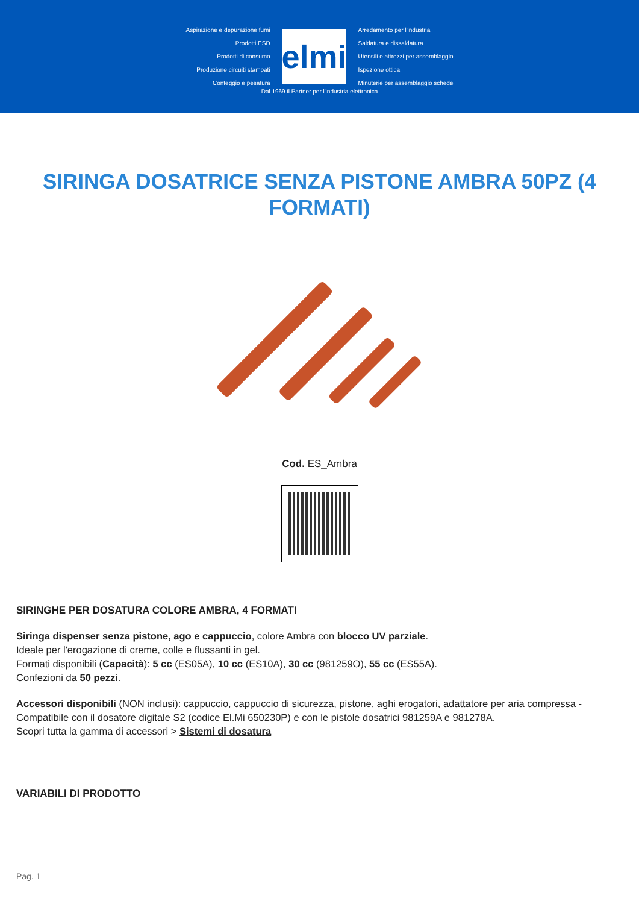Aspirazione e depurazione fumi
Prodotti ESD
Prodotti di consumo
Produzione circuiti stampati
Conteggio e pesatura
elmi
Arredamento per l'industria
Saldatura e dissaldatura
Utensili e attrezzi per assemblaggio
Ispezione ottica
Minuterie per assemblaggio schede
Dal 1969 il Partner per l'industria elettronica
SIRINGA DOSATRICE SENZA PISTONE AMBRA 50PZ (4 FORMATI)
Cod. ES_Ambra
SIRINGHE PER DOSATURA COLORE AMBRA, 4 FORMATI
Siringa dispenser senza pistone, ago e cappuccio, colore Ambra con blocco UV parziale.
Ideale per l'erogazione di creme, colle e flussanti in gel.
Formati disponibili (Capacità): 5 cc (ES05A), 10 cc (ES10A), 30 cc (981259O), 55 cc (ES55A).
Confezioni da 50 pezzi.
Accessori disponibili (NON inclusi): cappuccio, cappuccio di sicurezza, pistone, aghi erogatori, adattatore per aria compressa - Compatibile con il dosatore digitale S2 (codice El.Mi 650230P) e con le pistole dosatrici 981259A e 981278A.
Scopri tutta la gamma di accessori > Sistemi di dosatura
VARIABILI DI PRODOTTO
Pag. 1